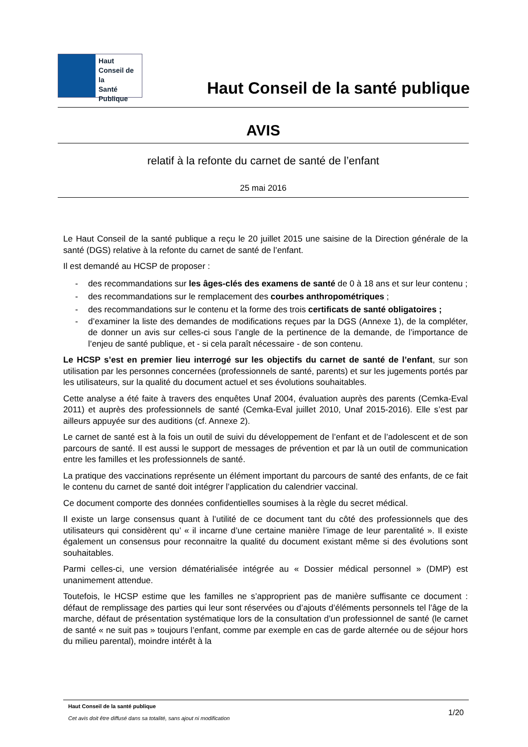Haut
Conseil de la
Santé
Publique
Haut Conseil de la santé publique
AVIS
relatif à la refonte du carnet de santé de l’enfant
25 mai 2016
Le Haut Conseil de la santé publique a reçu le 20 juillet 2015 une saisine de la Direction générale de la santé (DGS) relative à la refonte du carnet de santé de l’enfant.
Il est demandé au HCSP de proposer :
- des recommandations sur les âges-clés des examens de santé de 0 à 18 ans et sur leur contenu ;
- des recommandations sur le remplacement des courbes anthropométriques ;
- des recommandations sur le contenu et la forme des trois certificats de santé obligatoires ;
- d’examiner la liste des demandes de modifications reçues par la DGS (Annexe 1), de la compléter, de donner un avis sur celles-ci sous l’angle de la pertinence de la demande, de l’importance de l’enjeu de santé publique, et - si cela paraît nécessaire - de son contenu.
Le HCSP s’est en premier lieu interrogé sur les objectifs du carnet de santé de l’enfant, sur son utilisation par les personnes concernées (professionnels de santé, parents) et sur les jugements portés par les utilisateurs, sur la qualité du document actuel et ses évolutions souhaitables.
Cette analyse a été faite à travers des enquêtes Unaf 2004, évaluation auprès des parents (Cemka-Eval 2011) et auprès des professionnels de santé (Cemka-Eval juillet 2010, Unaf 2015-2016). Elle s’est par ailleurs appuyée sur des auditions (cf. Annexe 2).
Le carnet de santé est à la fois un outil de suivi du développement de l’enfant et de l’adolescent et de son parcours de santé. Il est aussi le support de messages de prévention et par là un outil de communication entre les familles et les professionnels de santé.
La pratique des vaccinations représente un élément important du parcours de santé des enfants, de ce fait le contenu du carnet de santé doit intégrer l’application du calendrier vaccinal.
Ce document comporte des données confidentielles soumises à la règle du secret médical.
Il existe un large consensus quant à l’utilité de ce document tant du côté des professionnels que des utilisateurs qui considèrent qu’ « il incarne d’une certaine manière l’image de leur parentalité ». Il existe également un consensus pour reconnaitre la qualité du document existant même si des évolutions sont souhaitables.
Parmi celles-ci, une version dématérialisée intégrée au « Dossier médical personnel » (DMP) est unanimement attendue.
Toutefois, le HCSP estime que les familles ne s’approprient pas de manière suffisante ce document : défaut de remplissage des parties qui leur sont réservées ou d’ajouts d’éléments personnels tel l’âge de la marche, défaut de présentation systématique lors de la consultation d’un professionnel de santé (le carnet de santé « ne suit pas » toujours l’enfant, comme par exemple en cas de garde alternée ou de séjour hors du milieu parental), moindre intérêt à la
Haut Conseil de la santé publique
Cet avis doit être diffusé dans sa totalité, sans ajout ni modification
1/20